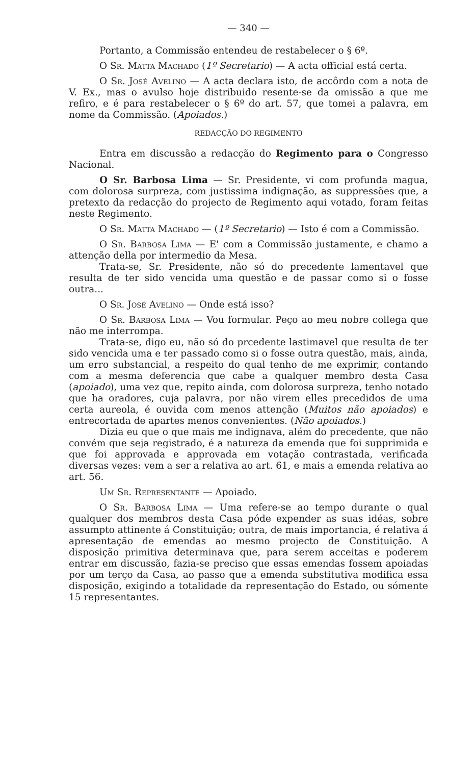— 340 —
Portanto, a Commissão entendeu de restabelecer o § 6º.
O Sr. Matta Machado (1º Secretario) — A acta official está certa.
O Sr. José Avelino — A acta declara isto, de accôrdo com a nota de V. Ex., mas o avulso hoje distribuido resente-se da omissão a que me refiro, e é para restabelecer o § 6º do art. 57, que tomei a palavra, em nome da Commissão. (Apoiados.)
REDACÇÃO DO REGIMENTO
Entra em discussão a redacção do Regimento para o Congresso Nacional.
O Sr. Barbosa Lima — Sr. Presidente, vi com profunda magua, com dolorosa surpreza, com justissima indignação, as suppressões que, a pretexto da redacção do projecto de Regimento aqui votado, foram feitas neste Regimento.
O Sr. Matta Machado — (1º Secretario) — Isto é com a Commissão.
O Sr. Barbosa Lima — E' com a Commissão justamente, e chamo a attenção della por intermedio da Mesa.
Trata-se, Sr. Presidente, não só do precedente lamentavel que resulta de ter sido vencida uma questão e de passar como si o fosse outra...
O Sr. José Avelino — Onde está isso?
O Sr. Barbosa Lima — Vou formular. Peço ao meu nobre collega que não me interrompa.
Trata-se, digo eu, não só do prcedente lastimavel que resulta de ter sido vencida uma e ter passado como si o fosse outra questão, mais, ainda, um erro substancial, a respeito do qual tenho de me exprimir, contando com a mesma deferencia que cabe a qualquer membro desta Casa (apoiado), uma vez que, repito ainda, com dolorosa surpreza, tenho notado que ha oradores, cuja palavra, por não virem elles precedidos de uma certa aureola, é ouvida com menos attenção (Muitos não apoiados) e entrecortada de apartes menos convenientes. (Não apoiados.)
Dizia eu que o que mais me indignava, além do precedente, que não convém que seja registrado, é a natureza da emenda que foi supprimida e que foi approvada e approvada em votação contrastada, verificada diversas vezes: vem a ser a relativa ao art. 61, e mais a emenda relativa ao art. 56.
Um Sr. Representante — Apoiado.
O Sr. Barbosa Lima — Uma refere-se ao tempo durante o qual qualquer dos membros desta Casa póde expender as suas idéas, sobre assumpto attinente á Constituição; outra, de mais importancia, é relativa á apresentação de emendas ao mesmo projecto de Constituição. A disposição primitiva determinava que, para serem acceitas e poderem entrar em discussão, fazia-se preciso que essas emendas fossem apoiadas por um terço da Casa, ao passo que a emenda substitutiva modifica essa disposição, exigindo a totalidade da representação do Estado, ou sómente 15 representantes.